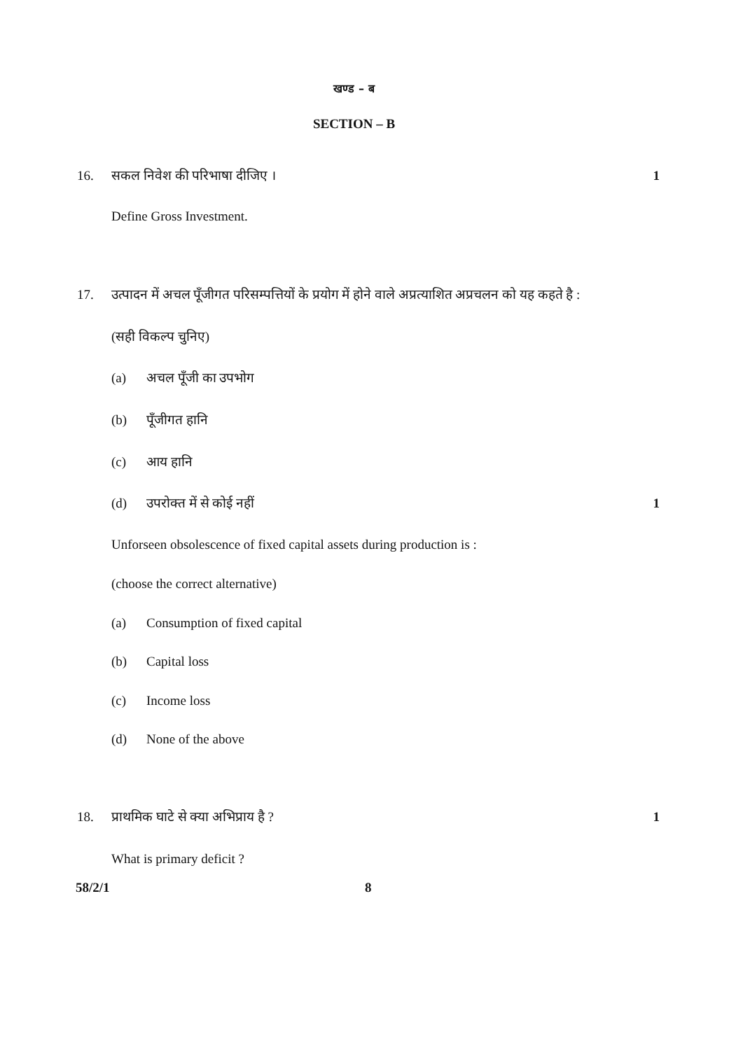खण्ड – ब
SECTION – B
16. सकल निवेश की परिभाषा दीजिए । 1
Define Gross Investment.
17. उत्पादन में अचल पूँजीगत परिसम्पत्तियों के प्रयोग में होने वाले अप्रत्याशित अप्रचलन को यह कहते है :
(सही विकल्प चुनिए)
(a) अचल पूँजी का उपभोग
(b) पूँजीगत हानि
(c) आय हानि
(d) उपरोक्त में से कोई नहीं 1
Unforseen obsolescence of fixed capital assets during production is :
(choose the correct alternative)
(a) Consumption of fixed capital
(b) Capital loss
(c) Income loss
(d) None of the above
18. प्राथमिक घाटे से क्या अभिप्राय है ?
1
What is primary deficit ?
58/2/1 8